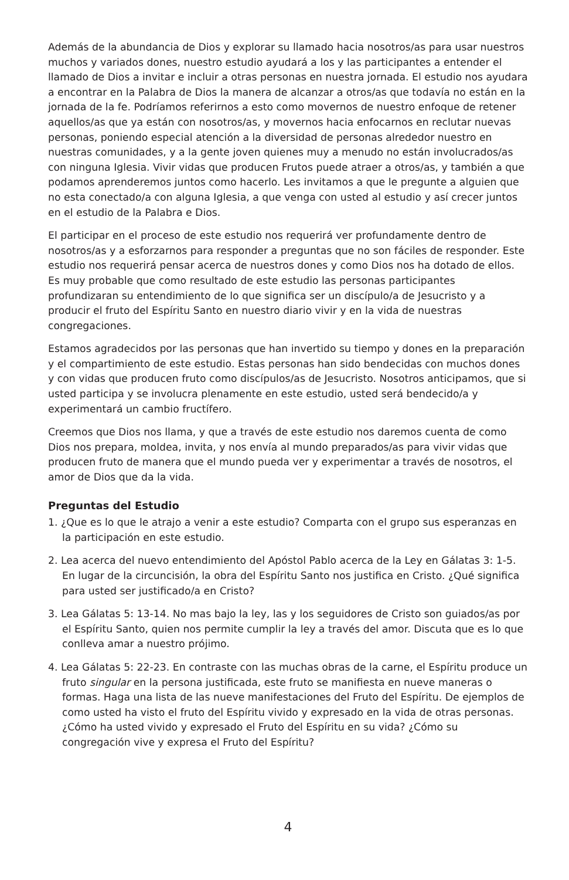Además de la abundancia de Dios y explorar su llamado hacia nosotros/as para usar nuestros muchos y variados dones, nuestro estudio ayudará a los y las participantes a entender el llamado de Dios a invitar e incluir a otras personas en nuestra jornada. El estudio nos ayudara a encontrar en la Palabra de Dios la manera de alcanzar a otros/as que todavía no están en la jornada de la fe. Podríamos referirnos a esto como movernos de nuestro enfoque de retener aquellos/as que ya están con nosotros/as, y movernos hacia enfocarnos en reclutar nuevas personas, poniendo especial atención a la diversidad de personas alrededor nuestro en nuestras comunidades, y a la gente joven quienes muy a menudo no están involucrados/as con ninguna Iglesia. Vivir vidas que producen Frutos puede atraer a otros/as, y también a que podamos aprenderemos juntos como hacerlo. Les invitamos a que le pregunte a alguien que no esta conectado/a con alguna Iglesia, a que venga con usted al estudio y así crecer juntos en el estudio de la Palabra e Dios.
El participar en el proceso de este estudio nos requerirá ver profundamente dentro de nosotros/as y a esforzarnos para responder a preguntas que no son fáciles de responder. Este estudio nos requerirá pensar acerca de nuestros dones y como Dios nos ha dotado de ellos. Es muy probable que como resultado de este estudio las personas participantes profundizaran su entendimiento de lo que significa ser un discípulo/a de Jesucristo y a producir el fruto del Espíritu Santo en nuestro diario vivir y en la vida de nuestras congregaciones.
Estamos agradecidos por las personas que han invertido su tiempo y dones en la preparación y el compartimiento de este estudio. Estas personas han sido bendecidas con muchos dones y con vidas que producen fruto como discípulos/as de Jesucristo. Nosotros anticipamos, que si usted participa y se involucra plenamente en este estudio, usted será bendecido/a y experimentará un cambio fructífero.
Creemos que Dios nos llama, y que a través de este estudio nos daremos cuenta de como Dios nos prepara, moldea, invita, y nos envía al mundo preparados/as para vivir vidas que producen fruto de manera que el mundo pueda ver y experimentar a través de nosotros, el amor de Dios que da la vida.
Preguntas del Estudio
1. ¿Que es lo que le atrajo a venir a este estudio? Comparta con el grupo sus esperanzas en la participación en este estudio.
2. Lea acerca del nuevo entendimiento del Apóstol Pablo acerca de la Ley en Gálatas 3: 1-5. En lugar de la circuncisión, la obra del Espíritu Santo nos justifica en Cristo. ¿Qué significa para usted ser justificado/a en Cristo?
3. Lea Gálatas 5: 13-14. No mas bajo la ley, las y los seguidores de Cristo son guiados/as por el Espíritu Santo, quien nos permite cumplir la ley a través del amor. Discuta que es lo que conlleva amar a nuestro prójimo.
4. Lea Gálatas 5: 22-23. En contraste con las muchas obras de la carne, el Espíritu produce un fruto singular en la persona justificada, este fruto se manifiesta en nueve maneras o formas. Haga una lista de las nueve manifestaciones del Fruto del Espíritu. De ejemplos de como usted ha visto el fruto del Espíritu vivido y expresado en la vida de otras personas. ¿Cómo ha usted vivido y expresado el Fruto del Espíritu en su vida? ¿Cómo su congregación vive y expresa el Fruto del Espíritu?
4